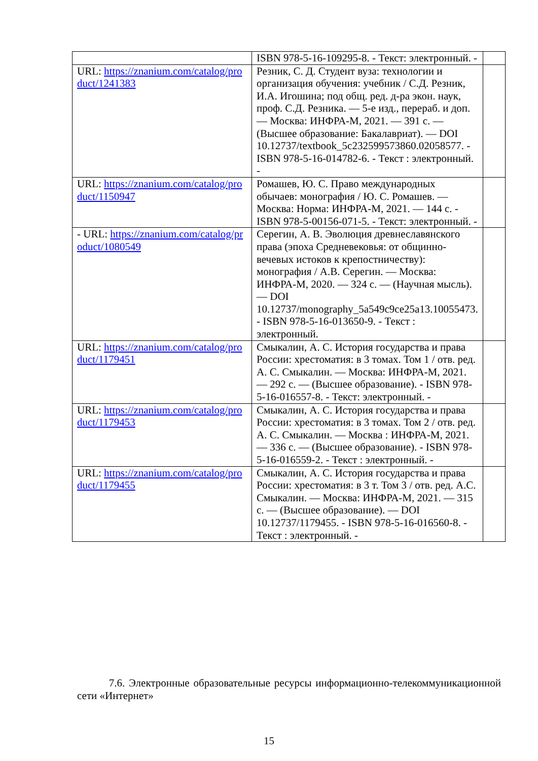| | ISBN 978-5-16-109295-8. - Текст: электронный. - | |
| URL: https://znanium.com/catalog/product/1241383 | Резник, С. Д. Студент вуза: технологии и организация обучения: учебник / С.Д. Резник, И.А. Игошина; под общ. ред. д-ра экон. наук, проф. С.Д. Резника. — 5-е изд., перераб. и доп. — Москва: ИНФРА-М, 2021. — 391 с. — (Высшее образование: Бакалавриат). — DOI 10.12737/textbook_5c232599573860.02058577. - ISBN 978-5-16-014782-6. - Текст : электронный. - | |
| URL: https://znanium.com/catalog/product/1150947 | Ромашев, Ю. С. Право международных обычаев: монография / Ю. С. Ромашев. — Москва: Норма: ИНФРА-М, 2021. — 144 с. - ISBN 978-5-00156-071-5. - Текст: электронный. - | |
| - URL: https://znanium.com/catalog/product/1080549 | Серегин, А. В. Эволюция древнеславянского права (эпоха Средневековья: от общинно-вечевых истоков к крепостничеству): монография / А.В. Серегин. — Москва: ИНФРА-М, 2020. — 324 с. — (Научная мысль). — DOI 10.12737/monography_5a549c9ce25a13.10055473. - ISBN 978-5-16-013650-9. - Текст : электронный. | |
| URL: https://znanium.com/catalog/product/1179451 | Смыкалин, А. С. История государства и права России: хрестоматия: в 3 томах. Том 1 / отв. ред. А. С. Смыкалин. — Москва: ИНФРА-М, 2021. — 292 с. — (Высшее образование). - ISBN 978-5-16-016557-8. - Текст: электронный. - | |
| URL: https://znanium.com/catalog/product/1179453 | Смыкалин, А. С. История государства и права России: хрестоматия: в 3 томах. Том 2 / отв. ред. А. С. Смыкалин. — Москва : ИНФРА-М, 2021. — 336 с. — (Высшее образование). - ISBN 978-5-16-016559-2. - Текст : электронный. - | |
| URL: https://znanium.com/catalog/product/1179455 | Смыкалин, А. С. История государства и права России: хрестоматия: в 3 т. Том 3 / отв. ред. А.С. Смыкалин. — Москва: ИНФРА-М, 2021. — 315 с. — (Высшее образование). — DOI 10.12737/1179455. - ISBN 978-5-16-016560-8. - Текст : электронный. - | |
7.6. Электронные образовательные ресурсы информационно-телекоммуникационной сети «Интернет»
15